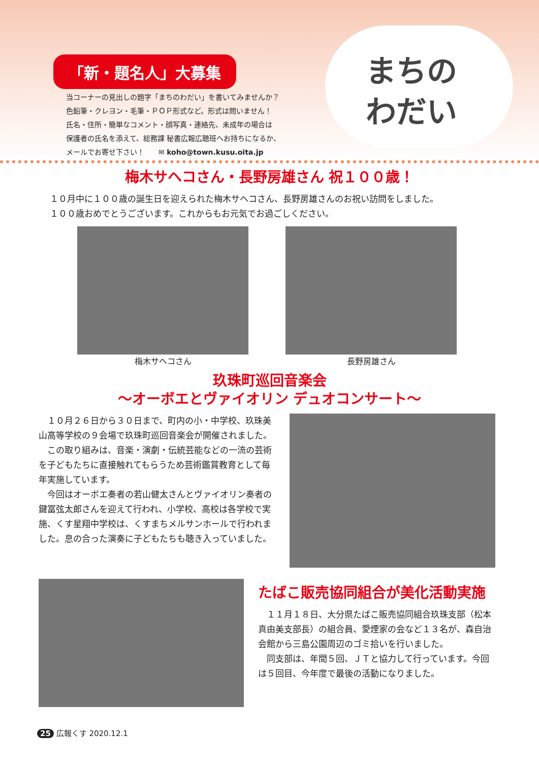「新・題名人」大募集
当コーナーの見出しの題字「まちのわだい」を書いてみませんか？
色鉛筆・クレヨン・毛筆・ＰＯＰ形式など。形式は問いません！
氏名・住所・簡単なコメント・顔写真・連絡先、未成年の場合は
保護者の氏名を添えて、総務課 秘書広報広聴班へお持ちになるか、
メールでお寄せ下さい！　　✉ koho@town.kusu.oita.jp
まちの わだい
梅木サヘコさん・長野房雄さん 祝１００歳！
１０月中に１００歳の誕生日を迎えられた梅木サヘコさん、長野房雄さんのお祝い訪問をしました。
１００歳おめでとうございます。これからもお元気でお過ごしください。
梅木サヘコさん 長野房雄さん
玖珠町巡回音楽会
～オーボエとヴァイオリン デュオコンサート～
　１０月２６日から３０日まで、町内の小・中学校、玖珠美山高等学校の９会場で玖珠町巡回音楽会が開催されました。
　この取り組みは、音楽・演劇・伝統芸能などの一流の芸術を子どもたちに直接触れてもらうため芸術鑑賞教育として毎年実施しています。
　今回はオーボエ奏者の若山健太さんとヴァイオリン奏者の鍵冨弦太郎さんを迎えて行われ、小学校、高校は各学校で実施、くす星翔中学校は、くすまちメルサンホールで行われました。息の合った演奏に子どもたちも聴き入っていました。
たばこ販売協同組合が美化活動実施
　１１月１８日、大分県たばこ販売協同組合玖珠支部（松本真由美支部長）の組合員、愛煙家の会など１３名が、森自治会館から三島公園周辺のゴミ拾いを行いました。
　同支部は、年間５回、ＪＴと協力して行っています。今回は５回目、今年度で最後の活動になりました。
25 広報くす 2020.12.1